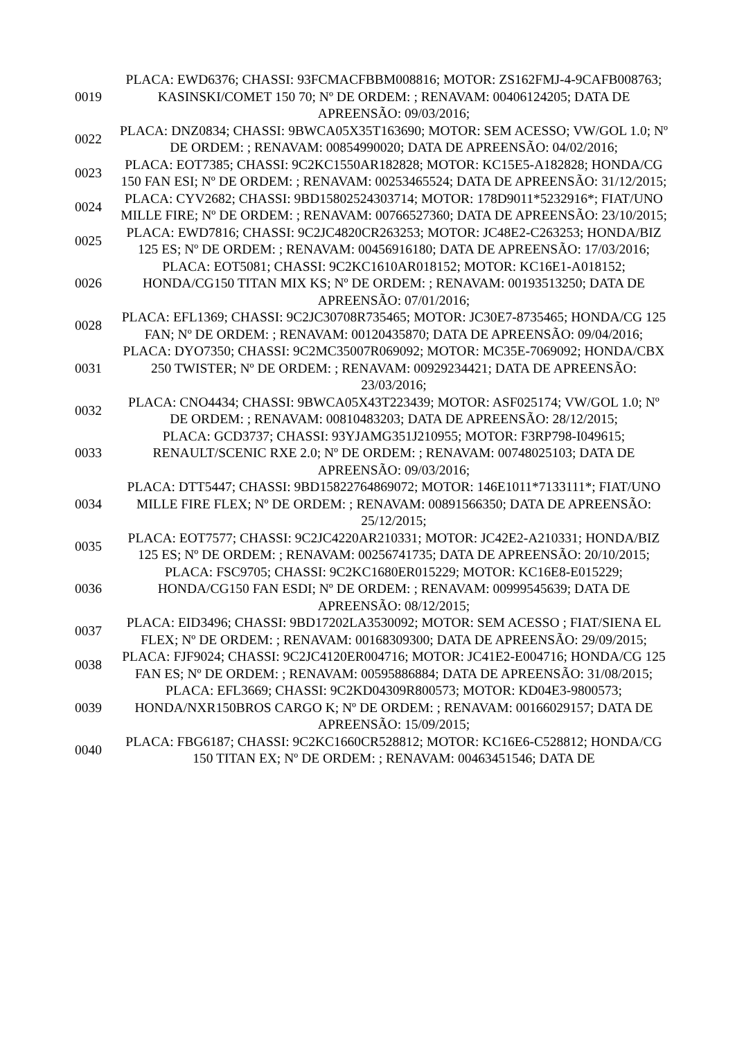| 0019 | PLACA: EWD6376; CHASSI: 93FCMACFBBM008816; MOTOR: ZS162FMJ-4-9CAFB008763; KASINSKI/COMET 150 70; Nº DE ORDEM: ; RENAVAM: 00406124205; DATA DE APREENSÃO: 09/03/2016; |
| 0022 | PLACA: DNZ0834; CHASSI: 9BWCA05X35T163690; MOTOR: SEM ACESSO; VW/GOL 1.0; Nº DE ORDEM: ; RENAVAM: 00854990020; DATA DE APREENSÃO: 04/02/2016; |
| 0023 | PLACA: EOT7385; CHASSI: 9C2KC1550AR182828; MOTOR: KC15E5-A182828; HONDA/CG 150 FAN ESI; Nº DE ORDEM: ; RENAVAM: 00253465524; DATA DE APREENSÃO: 31/12/2015; |
| 0024 | PLACA: CYV2682; CHASSI: 9BD15802524303714; MOTOR: 178D9011*5232916*; FIAT/UNO MILLE FIRE; Nº DE ORDEM: ; RENAVAM: 00766527360; DATA DE APREENSÃO: 23/10/2015; |
| 0025 | PLACA: EWD7816; CHASSI: 9C2JC4820CR263253; MOTOR: JC48E2-C263253; HONDA/BIZ 125 ES; Nº DE ORDEM: ; RENAVAM: 00456916180; DATA DE APREENSÃO: 17/03/2016; |
| 0026 | PLACA: EOT5081; CHASSI: 9C2KC1610AR018152; MOTOR: KC16E1-A018152; HONDA/CG150 TITAN MIX KS; Nº DE ORDEM: ; RENAVAM: 00193513250; DATA DE APREENSÃO: 07/01/2016; |
| 0028 | PLACA: EFL1369; CHASSI: 9C2JC30708R735465; MOTOR: JC30E7-8735465; HONDA/CG 125 FAN; Nº DE ORDEM: ; RENAVAM: 00120435870; DATA DE APREENSÃO: 09/04/2016; |
| 0031 | PLACA: DYO7350; CHASSI: 9C2MC35007R069092; MOTOR: MC35E-7069092; HONDA/CBX 250 TWISTER; Nº DE ORDEM: ; RENAVAM: 00929234421; DATA DE APREENSÃO: 23/03/2016; |
| 0032 | PLACA: CNO4434; CHASSI: 9BWCA05X43T223439; MOTOR: ASF025174; VW/GOL 1.0; Nº DE ORDEM: ; RENAVAM: 00810483203; DATA DE APREENSÃO: 28/12/2015; |
| 0033 | PLACA: GCD3737; CHASSI: 93YJAMG351J210955; MOTOR: F3RP798-I049615; RENAULT/SCENIC RXE 2.0; Nº DE ORDEM: ; RENAVAM: 00748025103; DATA DE APREENSÃO: 09/03/2016; |
| 0034 | PLACA: DTT5447; CHASSI: 9BD15822764869072; MOTOR: 146E1011*7133111*; FIAT/UNO MILLE FIRE FLEX; Nº DE ORDEM: ; RENAVAM: 00891566350; DATA DE APREENSÃO: 25/12/2015; |
| 0035 | PLACA: EOT7577; CHASSI: 9C2JC4220AR210331; MOTOR: JC42E2-A210331; HONDA/BIZ 125 ES; Nº DE ORDEM: ; RENAVAM: 00256741735; DATA DE APREENSÃO: 20/10/2015; |
| 0036 | PLACA: FSC9705; CHASSI: 9C2KC1680ER015229; MOTOR: KC16E8-E015229; HONDA/CG150 FAN ESDI; Nº DE ORDEM: ; RENAVAM: 00999545639; DATA DE APREENSÃO: 08/12/2015; |
| 0037 | PLACA: EID3496; CHASSI: 9BD17202LA3530092; MOTOR: SEM ACESSO ; FIAT/SIENA EL FLEX; Nº DE ORDEM: ; RENAVAM: 00168309300; DATA DE APREENSÃO: 29/09/2015; |
| 0038 | PLACA: FJF9024; CHASSI: 9C2JC4120ER004716; MOTOR: JC41E2-E004716; HONDA/CG 125 FAN ES; Nº DE ORDEM: ; RENAVAM: 00595886884; DATA DE APREENSÃO: 31/08/2015; |
| 0039 | PLACA: EFL3669; CHASSI: 9C2KD04309R800573; MOTOR: KD04E3-9800573; HONDA/NXR150BROS CARGO K; Nº DE ORDEM: ; RENAVAM: 00166029157; DATA DE APREENSÃO: 15/09/2015; |
| 0040 | PLACA: FBG6187; CHASSI: 9C2KC1660CR528812; MOTOR: KC16E6-C528812; HONDA/CG 150 TITAN EX; Nº DE ORDEM: ; RENAVAM: 00463451546; DATA DE |